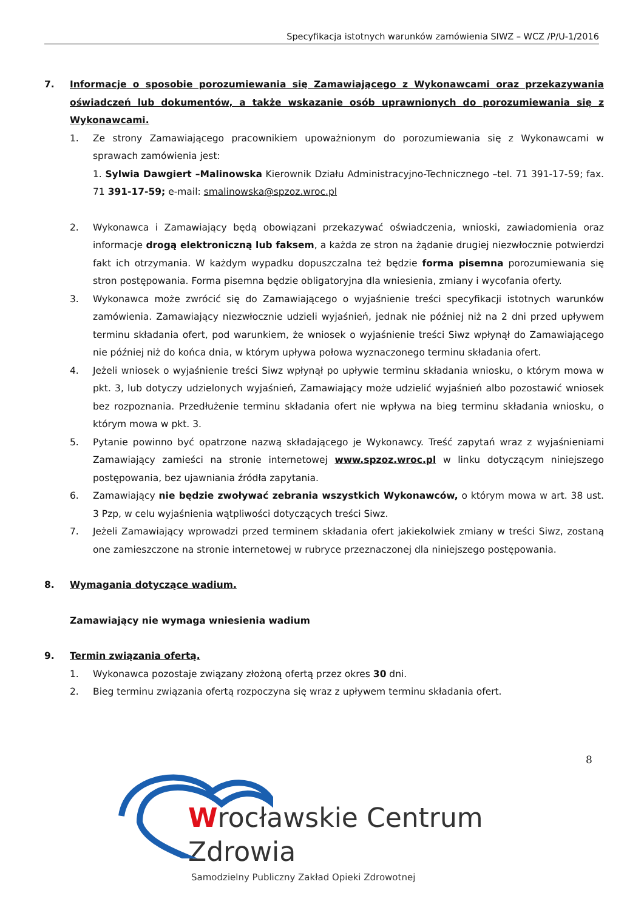Specyfikacja istotnych warunków zamówienia SIWZ – WCZ /P/U-1/2016
7. Informacje o sposobie porozumiewania się Zamawiającego z Wykonawcami oraz przekazywania oświadczeń lub dokumentów, a także wskazanie osób uprawnionych do porozumiewania się z Wykonawcami.
1. Ze strony Zamawiającego pracownikiem upoważnionym do porozumiewania się z Wykonawcami w sprawach zamówienia jest:
1. Sylwia Dawgiert –Malinowska Kierownik Działu Administracyjno-Technicznego –tel. 71 391-17-59; fax. 71 391-17-59; e-mail: smalinowska@spzoz.wroc.pl
2. Wykonawca i Zamawiający będą obowiązani przekazywać oświadczenia, wnioski, zawiadomienia oraz informacje drogą elektroniczną lub faksem, a każda ze stron na żądanie drugiej niezwłocznie potwierdzi fakt ich otrzymania. W każdym wypadku dopuszczalna też będzie forma pisemna porozumiewania się stron postępowania. Forma pisemna będzie obligatoryjna dla wniesienia, zmiany i wycofania oferty.
3. Wykonawca może zwrócić się do Zamawiającego o wyjaśnienie treści specyfikacji istotnych warunków zamówienia. Zamawiający niezwłocznie udzieli wyjaśnień, jednak nie później niż na 2 dni przed upływem terminu składania ofert, pod warunkiem, że wniosek o wyjaśnienie treści Siwz wpłynął do Zamawiającego nie później niż do końca dnia, w którym upływa połowa wyznaczonego terminu składania ofert.
4. Jeżeli wniosek o wyjaśnienie treści Siwz wpłynął po upływie terminu składania wniosku, o którym mowa w pkt. 3, lub dotyczy udzielonych wyjaśnień, Zamawiający może udzielić wyjaśnień albo pozostawić wniosek bez rozpoznania. Przedłużenie terminu składania ofert nie wpływa na bieg terminu składania wniosku, o którym mowa w pkt. 3.
5. Pytanie powinno być opatrzone nazwą składającego je Wykonawcy. Treść zapytań wraz z wyjaśnieniami Zamawiający zamieści na stronie internetowej www.spzoz.wroc.pl w linku dotyczącym niniejszego postępowania, bez ujawniania źródła zapytania.
6. Zamawiający nie będzie zwoływać zebrania wszystkich Wykonawców, o którym mowa w art. 38 ust. 3 Pzp, w celu wyjaśnienia wątpliwości dotyczących treści Siwz.
7. Jeżeli Zamawiający wprowadzi przed terminem składania ofert jakiekolwiek zmiany w treści Siwz, zostaną one zamieszczone na stronie internetowej w rubryce przeznaczonej dla niniejszego postępowania.
8. Wymagania dotyczące wadium.
Zamawiający nie wymaga wniesienia wadium
9. Termin związania ofertą.
1. Wykonawca pozostaje związany złożoną ofertą przez okres 30 dni.
2. Bieg terminu związania ofertą rozpoczyna się wraz z upływem terminu składania ofert.
8
Wrocławskie Centrum Zdrowia
Samodzielny Publiczny Zakład Opieki Zdrowotnej